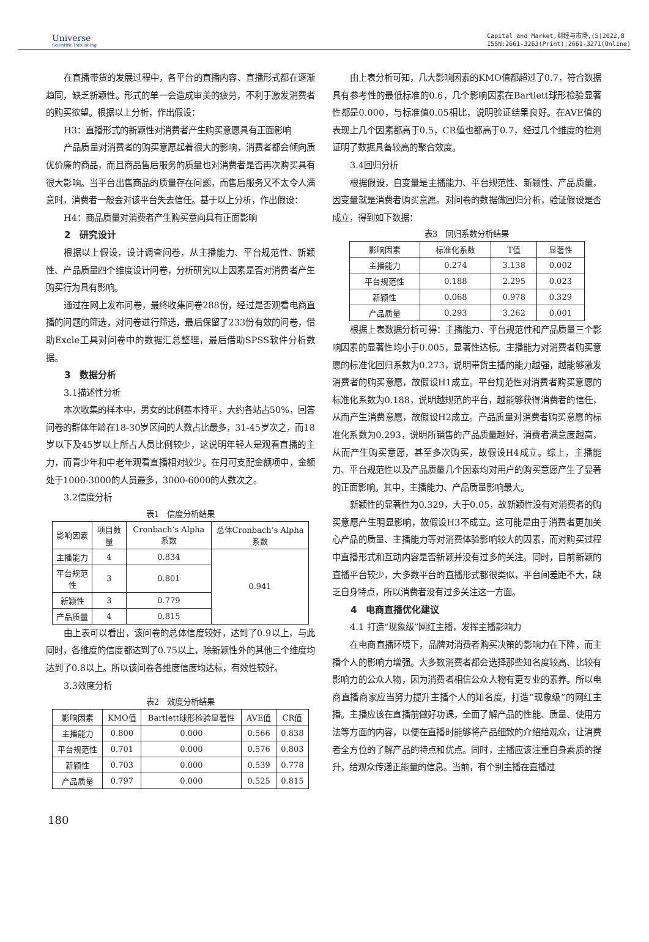Universe
Scientific Publishing
Capital and Market,财经与市场,(5)2022,8
ISSN:2661-3263(Print);2661-3271(Online)
在直播带货的发展过程中，各平台的直播内容、直播形式都在逐渐趋同，缺乏新颖性。形式的单一会造成审美的疲劳，不利于激发消费者的购买欲望。根据以上分析，作出假设：
H3：直播形式的新颖性对消费者产生购买意愿具有正面影响
产品质量对消费者的购买意愿起着很大的影响，消费者都会倾向质优价廉的商品，而且商品售后服务的质量也对消费者是否再次购买具有很大影响。当平台出售商品的质量存在问题，而售后服务又不太令人满意时，消费者一般会对该平台失去信任。基于以上分析，作出假设：
H4：商品质量对消费者产生购买意向具有正面影响
2　研究设计
根据以上假设，设计调查问卷，从主播能力、平台规范性、新颖性、产品质量四个维度设计问卷，分析研究以上因素是否对消费者产生购买行为具有影响。
通过在网上发布问卷，最终收集问卷288份，经过是否观看电商直播的问题的筛选，对问卷进行筛选，最后保留了233份有效的问卷，借助Excle工具对问卷中的数据汇总整理，最后借助SPSS软件分析数据。
3　数据分析
3.1描述性分析
本次收集的样本中，男女的比例基本持平，大约各站占50%，回答问卷的群体年龄在18-30岁区间的人数占比最多，31-45岁次之，而18岁以下及45岁以上所占人员比例较少，这说明年轻人是观看直播的主力，而青少年和中老年观看直播相对较少。在月可支配金额项中，金额处于1000-3000的人员最多，3000-6000的人数次之。
3.2信度分析
表1　信度分析结果
| 影响因素 | 项目数量 | Cronbach’s Alpha系数 | 总体Cronbach’s Alpha系数 |
| --- | --- | --- | --- |
| 主播能力 | 4 | 0.834 | 0.941 |
| 平台规范性 | 3 | 0.801 | |
| 新颖性 | 3 | 0.779 | |
| 产品质量 | 4 | 0.815 | |
由上表可以看出，该问卷的总体信度较好，达到了0.9以上，与此同时，各维度的信度都达到了0.75以上，除新颖性外的其他三个维度均达到了0.8以上。所以该问卷各维度信度均达标，有效性较好。
3.3效度分析
表2　效度分析结果
| 影响因素 | KMO值 | Bartlett球形检验显著性 | AVE值 | CR值 |
| --- | --- | --- | --- | --- |
| 主播能力 | 0.800 | 0.000 | 0.566 | 0.838 |
| 平台规范性 | 0.701 | 0.000 | 0.576 | 0.803 |
| 新颖性 | 0.703 | 0.000 | 0.539 | 0.778 |
| 产品质量 | 0.797 | 0.000 | 0.525 | 0.815 |
由上表分析可知，几大影响因素的KMO值都超过了0.7，符合数据具有参考性的最低标准的0.6，几个影响因素在Bartlett球形检验显著性都是0.000，与标准值0.05相比，说明验证结果良好。在AVE值的表现上几个因素都高于0.5，CR值也都高于0.7，经过几个维度的检测证明了数据具备较高的聚合效度。
3.4回归分析
根据假设，自变量是主播能力、平台规范性、新颖性、产品质量，因变量就是消费者购买意愿。对问卷的数据做回归分析，验证假设是否成立，得到如下数据：
表3　回归系数分析结果
| 影响因素 | 标准化系数 | T值 | 显著性 |
| --- | --- | --- | --- |
| 主播能力 | 0.274 | 3.138 | 0.002 |
| 平台规范性 | 0.188 | 2.295 | 0.023 |
| 新颖性 | 0.068 | 0.978 | 0.329 |
| 产品质量 | 0.293 | 3.262 | 0.001 |
根据上表数据分析可得：主播能力、平台规范性和产品质量三个影响因素的显著性均小于0.005，显著性达标。主播能力对消费者购买意愿的标准化回归系数为0.273，说明带货主播的能力越强，越能够激发消费者的购买意愿，故假设H1成立。平台规范性对消费者购买意愿的标准化系数为0.188，说明越规范的平台，越能够获得消费者的信任，从而产生消费意愿，故假设H2成立。产品质量对消费者购买意愿的标准化系数为0.293，说明所销售的产品质量越好，消费者满意度越高，从而产生购买意愿，甚至多次购买，故假设H4成立。综上，主播能力、平台规范性以及产品质量几个因素均对用户的购买意愿产生了显著的正面影响。其中，主播能力、产品质量影响最大。
新颖性的显著性为0.329，大于0.05，故新颖性没有对消费者的购买意愿产生明显影响，故假设H3不成立。这可能是由于消费者更加关心产品的质量、主播能力等对消费体验影响较大的因素，而对购买过程中直播形式和互动内容是否新颖并没有过多的关注。同时，目前新颖的直播平台较少，大多数平台的直播形式都很类似，平台间差距不大，缺乏自身特点，所以消费者没有过多关注这一方面。
4　电商直播优化建议
4.1 打造“现象级”网红主播，发挥主播影响力
在电商直播环境下，品牌对消费者购买决策的影响力在下降，而主播个人的影响力增强。大多数消费者都会选择那些知名度较高、比较有影响力的公众人物，因为消费者相信公众人物有更专业的素养。所以电商直播商家应当努力提升主播个人的知名度，打造“现象级”的网红主播。主播应该在直播前做好功课，全面了解产品的性能、质量、使用方法等方面的内容，以便在直播时能够将产品细致的介绍给观众，让消费者全方位的了解产品的特点和优点。同时，主播应该注重自身素质的提升，给观众传递正能量的信息。当前，有个别主播在直播过
180